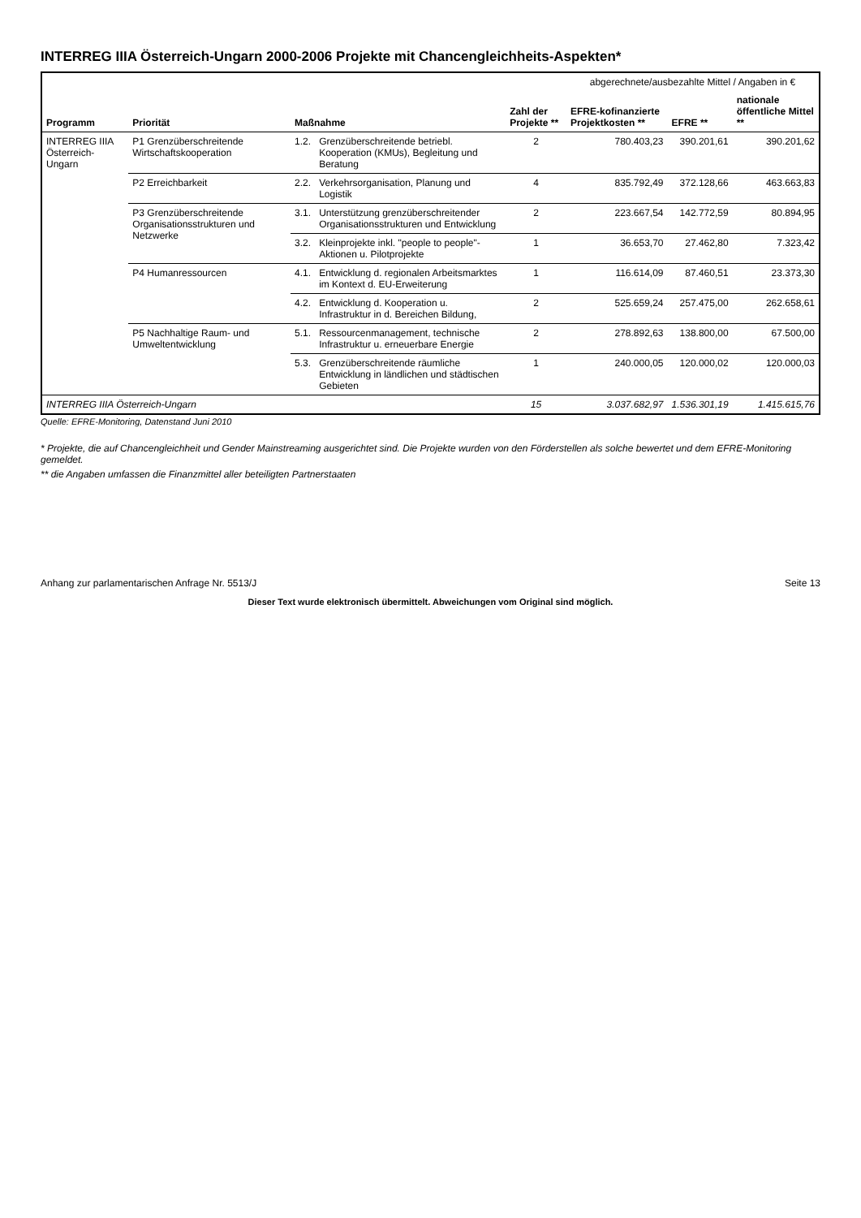INTERREG IIIA Österreich-Ungarn 2000-2006 Projekte mit Chancengleichheits-Aspekten*
| Programm | Priorität | Maßnahme | | Zahl der Projekte ** | abgerechnete/ausbezahlte Mittel / Angaben in € | | |
| --- | --- | --- | --- | --- | --- | --- | --- |
| | | | | | EFRE-kofinanzierte Projektkosten ** | EFRE ** | nationale öffentliche Mittel ** |
| INTERREG IIIA Österreich-Ungarn | P1 Grenzüberschreitende Wirtschaftskooperation | 1.2. | Grenzüberschreitende betriebl. Kooperation (KMUs), Begleitung und Beratung | 2 | 780.403,23 | 390.201,61 | 390.201,62 |
| | P2 Erreichbarkeit | 2.2. | Verkehrsorganisation, Planung und Logistik | 4 | 835.792,49 | 372.128,66 | 463.663,83 |
| | P3 Grenzüberschreitende Organisationsstrukturen und Netzwerke | 3.1. | Unterstützung grenzüberschreitender Organisationsstrukturen und Entwicklung | 2 | 223.667,54 | 142.772,59 | 80.894,95 |
| | | 3.2. | Kleinprojekte inkl. "people to people"-Aktionen u. Pilotprojekte | 1 | 36.653,70 | 27.462,80 | 7.323,42 |
| | P4 Humanressourcen | 4.1. | Entwicklung d. regionalen Arbeitsmarktes im Kontext d. EU-Erweiterung | 1 | 116.614,09 | 87.460,51 | 23.373,30 |
| | | 4.2. | Entwicklung d. Kooperation u. Infrastruktur in d. Bereichen Bildung, | 2 | 525.659,24 | 257.475,00 | 262.658,61 |
| | P5 Nachhaltige Raum- und Umweltentwicklung | 5.1. | Ressourcenmanagement, technische Infrastruktur u. erneuerbare Energie | 2 | 278.892,63 | 138.800,00 | 67.500,00 |
| | | 5.3. | Grenzüberschreitende räumliche Entwicklung in ländlichen und städtischen Gebieten | 1 | 240.000,05 | 120.000,02 | 120.000,03 |
| INTERREG IIIA Österreich-Ungarn | | | | 15 | 3.037.682,97 | 1.536.301,19 | 1.415.615,76 |
Quelle: EFRE-Monitoring, Datenstand Juni 2010
* Projekte, die auf Chancengleichheit und Gender Mainstreaming ausgerichtet sind. Die Projekte wurden von den Förderstellen als solche bewertet und dem EFRE-Monitoring gemeldet.
** die Angaben umfassen die Finanzmittel aller beteiligten Partnerstaaten
Anhang zur parlamentarischen Anfrage Nr. 5513/J Seite 13
Dieser Text wurde elektronisch übermittelt. Abweichungen vom Original sind möglich.